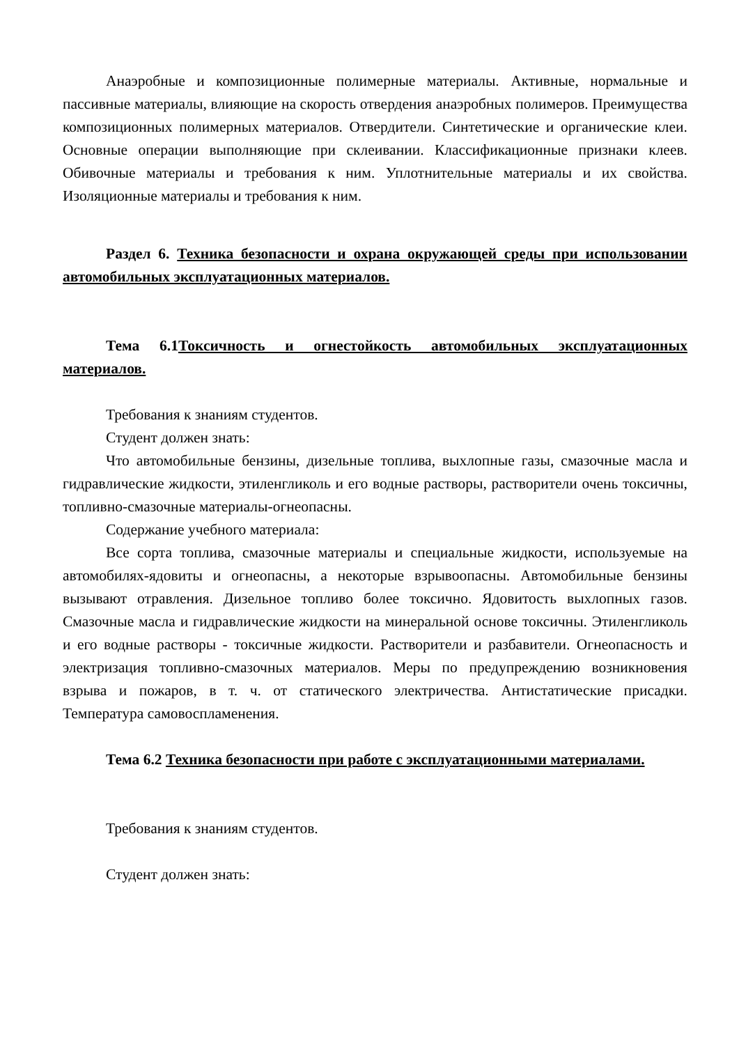Анаэробные и композиционные полимерные материалы. Активные, нормальные и пассивные материалы, влияющие на скорость отвердения анаэробных полимеров. Преимущества композиционных полимерных материалов. Отвердители. Синтетические и органические клеи. Основные операции выполняющие при склеивании. Классификационные признаки клеев. Обивочные материалы и требования к ним. Уплотнительные материалы и их свойства. Изоляционные материалы и требования к ним.
Раздел 6. Техника безопасности и охрана окружающей среды при использовании автомобильных эксплуатационных материалов.
Тема 6.1Токсичность и огнестойкость автомобильных эксплуатационных материалов.
Требования к знаниям студентов.
Студент должен знать:
Что автомобильные бензины, дизельные топлива, выхлопные газы, смазочные масла и гидравлические жидкости, этиленгликоль и его водные растворы, растворители очень токсичны, топливно-смазочные материалы-огнеопасны.
Содержание учебного материала:
Все сорта топлива, смазочные материалы и специальные жидкости, используемые на автомобилях-ядовиты и огнеопасны, а некоторые взрывоопасны. Автомобильные бензины вызывают отравления. Дизельное топливо более токсично. Ядовитость выхлопных газов. Смазочные масла и гидравлические жидкости на минеральной основе токсичны. Этиленгликоль и его водные растворы - токсичные жидкости. Растворители и разбавители. Огнеопасность и электризация топливно-смазочных материалов. Меры по предупреждению возникновения взрыва и пожаров, в т. ч. от статического электричества. Антистатические присадки. Температура самовоспламенения.
Тема 6.2 Техника безопасности при работе с эксплуатационными материалами.
Требования к знаниям студентов.
Студент должен знать: